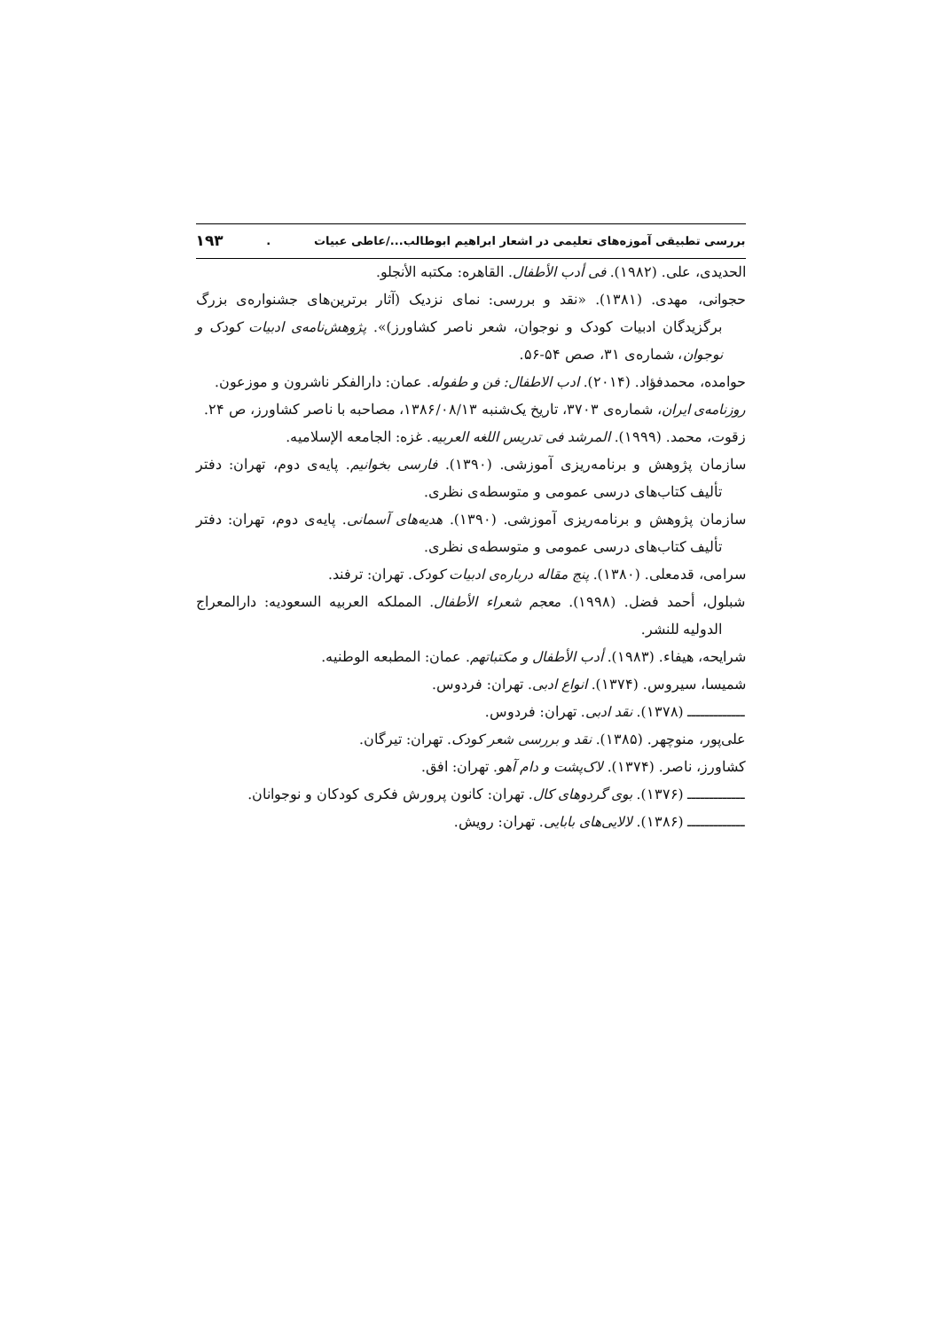بررسی تطبیقی آموزه‌های تعلیمی در اشعار ابراهیم ابوطالب.../عاطی عبیات. ۱۹۳
الحدیدی، علی. (۱۹۸۲). فی أدب الأطفال. القاهره: مکتبه الأنجلو.
حجوانی، مهدی. (۱۳۸۱). «نقد و بررسی: نمای نزدیک (آثار برترین‌های جشنواره‌ی بزرگ برگزیدگان ادبیات کودک و نوجوان، شعر ناصر کشاورز)». پژوهش‌نامه‌ی ادبیات کودک و نوجوان، شماره‌ی ۳۱، صص ۵۴-۵۶.
حوامده، محمدفؤاد. (۲۰۱۴). ادب الاطفال: فن و طفوله. عمان: دارالفکر ناشرون و موزعون.
روزنامه‌ی ایران، شماره‌ی ۳۷۰۳، تاریخ یک‌شنبه ۱۳۸۶/۰۸/۱۳، مصاحبه با ناصر کشاورز، ص ۲۴.
زقوت، محمد. (۱۹۹۹). المرشد فی تدریس اللغه العربیه. غزه: الجامعه الإسلامیه.
سازمان پژوهش و برنامه‌ریزی آموزشی. (۱۳۹۰). فارسی بخوانیم. پایه‌ی دوم، تهران: دفتر تألیف کتاب‌های درسی عمومی و متوسطه‌ی نظری.
سازمان پژوهش و برنامه‌ریزی آموزشی. (۱۳۹۰). هدیه‌های آسمانی. پایه‌ی دوم، تهران: دفتر تألیف کتاب‌های درسی عمومی و متوسطه‌ی نظری.
سرامی، قدمعلی. (۱۳۸۰). پنج مقاله درباره‌ی ادبیات کودک. تهران: ترفند.
شبلول، أحمد فضل. (۱۹۹۸). معجم شعراء الأطفال. المملکه العربیه السعودیه: دارالمعراج الدولیه للنشر.
شرایحه، هیفاء. (۱۹۸۳). أدب الأطفال و مکتباتهم. عمان: المطبعه الوطنیه.
شمیسا، سیروس. (۱۳۷۴). انواع ادبی. تهران: فردوس.
ـــــــــــــ (۱۳۷۸). نقد ادبی. تهران: فردوس.
علی‌پور، منوچهر. (۱۳۸۵). نقد و بررسی شعر کودک. تهران: تیرگان.
کشاورز، ناصر. (۱۳۷۴). لاک‌پشت و دام آهو. تهران: افق.
ـــــــــــــ (۱۳۷۶). بوی گردوهای کال. تهران: کانون پرورش فکری کودکان و نوجوانان.
ـــــــــــــ (۱۳۸۶). لالایی‌های بابایی. تهران: رویش.